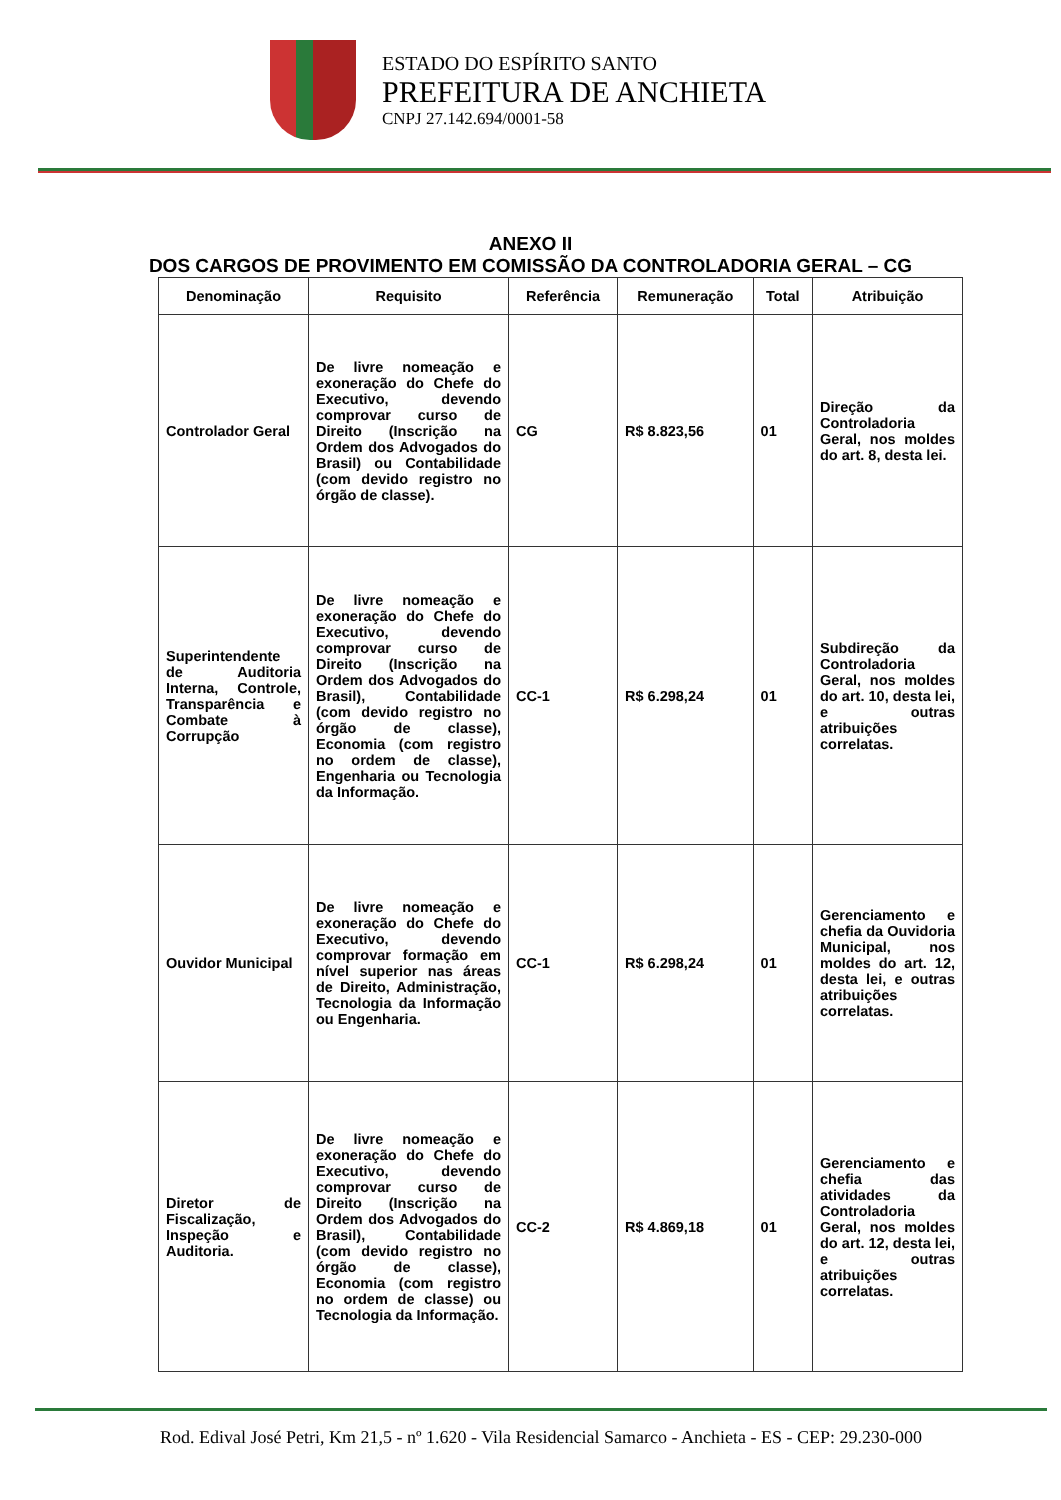ESTADO DO ESPÍRITO SANTO
PREFEITURA DE ANCHIETA
CNPJ 27.142.694/0001-58
ANEXO II
DOS CARGOS DE PROVIMENTO EM COMISSÃO DA CONTROLADORIA GERAL – CG
| Denominação | Requisito | Referência | Remuneração | Total | Atribuição |
| --- | --- | --- | --- | --- | --- |
| Controlador Geral | De livre nomeação e exoneração do Chefe do Executivo, devendo comprovar curso de Direito (Inscrição na Ordem dos Advogados do Brasil) ou Contabilidade (com devido registro no órgão de classe). | CG | R$ 8.823,56 | 01 | Direção da Controladoria Geral, nos moldes do art. 8, desta lei. |
| Superintendente de Auditoria Interna, Controle, Transparência e Combate à Corrupção | De livre nomeação e exoneração do Chefe do Executivo, devendo comprovar curso de Direito (Inscrição na Ordem dos Advogados do Brasil), Contabilidade (com devido registro no órgão de classe), Economia (com registro no ordem de classe), Engenharia ou Tecnologia da Informação. | CC-1 | R$ 6.298,24 | 01 | Subdireção da Controladoria Geral, nos moldes do art. 10, desta lei, e outras atribuições correlatas. |
| Ouvidor Municipal | De livre nomeação e exoneração do Chefe do Executivo, devendo comprovar formação em nível superior nas áreas de Direito, Administração, Tecnologia da Informação ou Engenharia. | CC-1 | R$ 6.298,24 | 01 | Gerenciamento e chefia da Ouvidoria Municipal, nos moldes do art. 12, desta lei, e outras atribuições correlatas. |
| Diretor de Fiscalização, Inspeção e Auditoria. | De livre nomeação e exoneração do Chefe do Executivo, devendo comprovar curso de Direito (Inscrição na Ordem dos Advogados do Brasil), Contabilidade (com devido registro no órgão de classe), Economia (com registro no ordem de classe) ou Tecnologia da Informação. | CC-2 | R$ 4.869,18 | 01 | Gerenciamento e chefia das atividades da Controladoria Geral, nos moldes do art. 12, desta lei, e outras atribuições correlatas. |
Rod. Edival José Petri, Km 21,5 - nº 1.620 - Vila Residencial Samarco - Anchieta - ES - CEP: 29.230-000